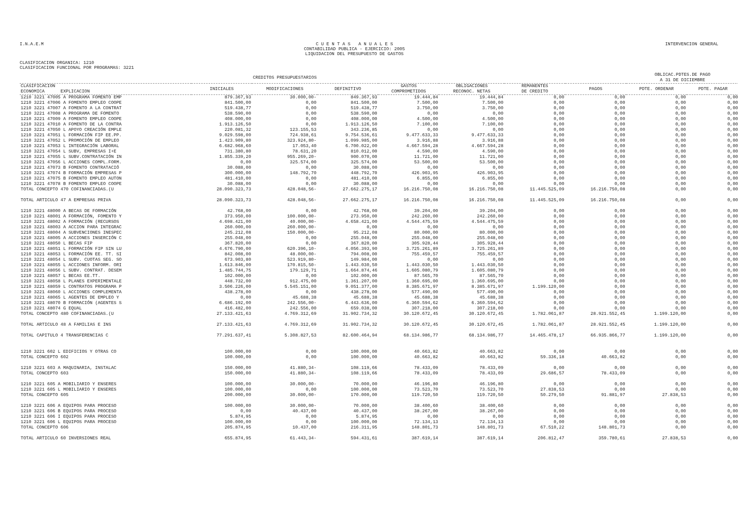I.N.A.E.M C U E N T A S A N U A L E S
CONTABILIDAD PUBLICA - EJERCICIO: 2005
LIQUIDACION DEL PRESUPUESTO DE GASTOS
INTERVENCION GENERAL
CLASIFICACION ORGANICA: 1210
CLASIFICACION FUNCIONAL POR PROGRAMAS: 3221
| | CREDITOS PRESUPUESTARIOS | | | | | | | OBLICAC.PDTES.DE PAGO A 31 DE DICIEMBRE | |
| --- | --- | --- | --- | --- | --- | --- | --- | --- | --- |
| CLASIFICACION ECONOMICA EXPLICACION | INICIALES | MODIFICACIONES | DEFINITIVO | GASTOS COMPROMETIDOS | OBLIGACIONES RECONOC. NETAS | REMANENTES DE CREDITO | PAGOS | PDTE. ORDENAR | PDTE. PAGAR |
| 1210 3221 47005 A PROGRAMA FOMENTO EMP | 879.367,93 | 30.000,00- | 849.367,93 | 19.444,84 | 19.444,84 | 0,00 | 0,00 | 0,00 | 0,00 |
| 1210 3221 47006 A FOMENTO EMPLEO COOPE | 841.500,00 | 0,00 | 841.500,00 | 7.500,00 | 7.500,00 | 0,00 | 0,00 | 0,00 | 0,00 |
| 1210 3221 47007 A FOMENTO A LA CONTRAT | 519.438,77 | 0,00 | 519.438,77 | 3.750,00 | 3.750,00 | 0,00 | 0,00 | 0,00 | 0,00 |
| 1210 3221 47008 A PROGRAMA DE FOMENTO | 538.590,00 | 0,00 | 538.590,00 | 0,00 | 0,00 | 0,00 | 0,00 | 0,00 | 0,00 |
| 1210 3221 47009 A FOMENTO EMPLEO COOPE | 408.000,00 | 0,00 | 408.000,00 | 4.500,00 | 4.500,00 | 0,00 | 0,00 | 0,00 | 0,00 |
| 1210 3221 47010 A FOMENTO DE LA CONTRA | 1.913.126,50 | 0,00 | 1.913.126,50 | 7.100,00 | 7.100,00 | 0,00 | 0,00 | 0,00 | 0,00 |
| 1210 3221 47050 L APOYO CREACIÓN EMPLE | 220.081,32 | 123.155,53 | 343.236,85 | 0,00 | 0,00 | 0,00 | 0,00 | 0,00 | 0,00 |
| 1210 3221 47051 L FORMACIÓN FIP EE.PP. | 9.029.598,00 | 724.938,61 | 9.754.536,61 | 9.477.633,33 | 9.477.633,33 | 0,00 | 0,00 | 0,00 | 0,00 |
| 1210 3221 47052 L PROMOCIÓN DE EMPLEO | 1.423.909,80 | 323.924,80- | 1.099.985,00 | 3.916,88 | 3.916,88 | 0,00 | 0,00 | 0,00 | 0,00 |
| 1210 3221 47053 L INTEGRACIÓN LABORAL | 6.682.968,60 | 17.053,40 | 6.700.022,00 | 4.667.594,28 | 4.667.594,28 | 0,00 | 0,00 | 0,00 | 0,00 |
| 1210 3221 47054 L SUBV, EMPRESAS I+E | 731.380,80 | 78.631,20 | 810.012,00 | 4.590,00 | 4.590,00 | 0,00 | 0,00 | 0,00 | 0,00 |
| 1210 3221 47055 L SUBV.CONTRATACIÓN IN | 1.855.339,20 | 955.269,20- | 900.070,00 | 11.721,00 | 11.721,00 | 0,00 | 0,00 | 0,00 | 0,00 |
| 1210 3221 47056 L ACCIONES COMPL.FORM. | 0,00 | 325.574,00 | 325.574,00 | 53.500,00 | 53.500,00 | 0,00 | 0,00 | 0,00 | 0,00 |
| 1210 3221 47073 B FOMENTO CONTRATACIÓ | 30.088,00 | 0,00 | 30.088,00 | 0,00 | 0,00 | 0,00 | 0,00 | 0,00 | 0,00 |
| 1210 3221 47074 B FORMACIÓN EMPRESAS P | 300.000,00 | 148.792,70 | 448.792,70 | 426.903,95 | 426.903,95 | 0,00 | 0,00 | 0,00 | 0,00 |
| 1210 3221 47075 B FOMENTO EMPLEO AUTON | 481.410,00 | 0,00 | 481.410,00 | 6.855,00 | 6.855,00 | 0,00 | 0,00 | 0,00 | 0,00 |
| 1210 3221 47078 B FOMENTO EMPLEO COOPE | 30.088,00 | 0,00 | 30.088,00 | 0,00 | 0,00 | 0,00 | 0,00 | 0,00 | 0,00 |
| TOTAL CONCEPTO 470 COFINANCIADAS.(U | 28.090.323,73 | 428.048,56- | 27.662.275,17 | 16.216.750,08 | 16.216.750,08 | 11.445.525,09 | 16.216.750,08 | 0,00 | 0,00 |
| TOTAL ARTICULO 47 A EMPRESAS PRIVA | 28.090.323,73 | 428.048,56- | 27.662.275,17 | 16.216.750,08 | 16.216.750,08 | 11.445.525,09 | 16.216.750,08 | 0,00 | 0,00 |
| 1210 3221 48000 A BECAS DE FORMACIÓN | 42.768,00 | 0,00 | 42.768,00 | 39.204,00 | 39.204,00 | 0,00 | 0,00 | 0,00 | 0,00 |
| 1210 3221 48001 A FORMACIÓN, FOMENTO Y | 373.950,00 | 100.000,00- | 273.950,00 | 242.260,00 | 242.260,00 | 0,00 | 0,00 | 0,00 | 0,00 |
| 1210 3221 48002 A FORMACIÓN (RECURSOS | 4.698.421,00 | 40.000,00- | 4.658.421,00 | 4.544.475,59 | 4.544.475,59 | 0,00 | 0,00 | 0,00 | 0,00 |
| 1210 3221 48003 A ACCION PARA INTEGRAC | 260.000,00 | 260.000,00- | 0,00 | 0,00 | 0,00 | 0,00 | 0,00 | 0,00 | 0,00 |
| 1210 3221 48004 A SUBVENCIONES INESPEC | 245.212,08 | 150.000,00- | 95.212,08 | 80.000,00 | 80.000,00 | 0,00 | 0,00 | 0,00 | 0,00 |
| 1210 3221 48005 A ACCIONES INSERCIÓN C | 255.048,00 | 0,00 | 255.048,00 | 255.048,00 | 255.048,00 | 0,00 | 0,00 | 0,00 | 0,00 |
| 1210 3221 48050 L BECAS FIP | 367.820,00 | 0,00 | 367.820,00 | 305.928,44 | 305.928,44 | 0,00 | 0,00 | 0,00 | 0,00 |
| 1210 3221 48051 L FORMACIÓN FIP SIN LU | 4.676.790,00 | 620.396,10- | 4.056.393,90 | 3.725.261,89 | 3.725.261,89 | 0,00 | 0,00 | 0,00 | 0,00 |
| 1210 3221 48053 L FORMACIÓN EE. TT. SI | 842.008,00 | 48.000,00- | 794.008,00 | 755.459,57 | 755.459,57 | 0,00 | 0,00 | 0,00 | 0,00 |
| 1210 3221 48054 L SUBV. CUOTAS SEG. SO | 673.903,80 | 523.919,80- | 149.984,00 | 0,00 | 0,00 | 0,00 | 0,00 | 0,00 | 0,00 |
| 1210 3221 48055 L ACCIONES INFORM. ORI | 1.613.846,00 | 170.815,50- | 1.443.030,50 | 1.443.030,50 | 1.443.030,50 | 0,00 | 0,00 | 0,00 | 0,00 |
| 1210 3221 48056 L SUBV. CONTRAT. DESEM | 1.485.744,75 | 179.129,71 | 1.664.874,46 | 1.605.080,79 | 1.605.080,79 | 0,00 | 0,00 | 0,00 | 0,00 |
| 1210 3221 48057 L BECAS EE.TT. | 102.000,00 | 0,00 | 102.000,00 | 87.565,70 | 87.565,70 | 0,00 | 0,00 | 0,00 | 0,00 |
| 1210 3221 48058 L PLANES EXPERIMENTALE | 448.732,00 | 912.475,00 | 1.361.207,00 | 1.360.695,00 | 1.360.695,00 | 0,00 | 0,00 | 0,00 | 0,00 |
| 1210 3221 48059 L CONTRATOS PROGRAMA P | 3.506.226,00 | 5.545.151,00 | 9.051.377,00 | 8.385.671,97 | 8.385.671,97 | 1.199.120,00 | 0,00 | 0,00 | 0,00 |
| 1210 3221 48060 L ACCIONES COMPLEMENTA | 438.278,00 | 0,00 | 438.278,00 | 577.490,00 | 577.490,00 | 0,00 | 0,00 | 0,00 | 0,00 |
| 1210 3221 48065 L AGENTES DE EMPLEO Y | 0,00 | 45.688,38 | 45.688,38 | 45.688,38 | 45.688,38 | 0,00 | 0,00 | 0,00 | 0,00 |
| 1210 3221 48070 B FORMACIÓN (AGENTES S | 6.686.192,00 | 242.556,00- | 6.443.636,00 | 6.360.594,62 | 6.360.594,62 | 0,00 | 0,00 | 0,00 | 0,00 |
| 1210 3221 48074 G EQUAL | 416.482,00 | 242.556,00 | 659.038,00 | 307.218,00 | 307.218,00 | 0,00 | 0,00 | 0,00 | 0,00 |
| TOTAL CONCEPTO 480 COFINANCIADAS.(U | 27.133.421,63 | 4.769.312,69 | 31.902.734,32 | 30.120.672,45 | 30.120.672,45 | 1.782.061,87 | 28.921.552,45 | 1.199.120,00 | 0,00 |
| TOTAL ARTICULO 48 A FAMILIAS E INS | 27.133.421,63 | 4.769.312,69 | 31.902.734,32 | 30.120.672,45 | 30.120.672,45 | 1.782.061,87 | 28.921.552,45 | 1.199.120,00 | 0,00 |
| TOTAL CAPITULO 4 TRANSFERENCIAS C | 77.291.637,41 | 5.308.827,53 | 82.600.464,94 | 68.134.986,77 | 68.134.986,77 | 14.465.478,17 | 66.935.866,77 | 1.199.120,00 | 0,00 |
| 1210 3221 602 L EDIFICIOS Y OTRAS CO | 100.000,00 | 0,00 | 100.000,00 | 40.663,82 | 40.663,82 | 0,00 | 0,00 | 0,00 | 0,00 |
| TOTAL CONCEPTO 602 | 100.000,00 | 0,00 | 100.000,00 | 40.663,82 | 40.663,82 | 59.336,18 | 40.663,82 | 0,00 | 0,00 |
| 1210 3221 603 A MAQUINARIA, INSTALAC | 150.000,00 | 41.880,34- | 108.119,66 | 78.433,09 | 78.433,09 | 0,00 | 0,00 | 0,00 | 0,00 |
| TOTAL CONCEPTO 603 | 150.000,00 | 41.880,34- | 108.119,66 | 78.433,09 | 78.433,09 | 29.686,57 | 78.433,09 | 0,00 | 0,00 |
| 1210 3221 605 A MOBILIARIO Y ENSERES | 100.000,00 | 30.000,00- | 70.000,00 | 46.196,80 | 46.196,80 | 0,00 | 0,00 | 0,00 | 0,00 |
| 1210 3221 605 L MOBILIARIO Y ENSERES | 100.000,00 | 0,00 | 100.000,00 | 73.523,70 | 73.523,70 | 27.838,53 | 0,00 | 0,00 | 0,00 |
| TOTAL CONCEPTO 605 | 200.000,00 | 30.000,00- | 170.000,00 | 119.720,50 | 119.720,50 | 50.279,50 | 91.881,97 | 27.838,53 | 0,00 |
| 1210 3221 606 A EQUIPOS PARA PROCESO | 100.000,00 | 30.000,00- | 70.000,00 | 38.400,60 | 38.400,60 | 0,00 | 0,00 | 0,00 | 0,00 |
| 1210 3221 606 B EQUIPOS PARA PROCESO | 0,00 | 40.437,00 | 40.437,00 | 38.267,00 | 38.267,00 | 0,00 | 0,00 | 0,00 | 0,00 |
| 1210 3221 606 I EQUIPOS PARA PROCESO | 5.874,95 | 0,00 | 5.874,95 | 0,00 | 0,00 | 0,00 | 0,00 | 0,00 | 0,00 |
| 1210 3221 606 L EQUIPOS PARA PROCESO | 100.000,00 | 0,00 | 100.000,00 | 72.134,13 | 72.134,13 | 0,00 | 0,00 | 0,00 | 0,00 |
| TOTAL CONCEPTO 606 | 205.874,95 | 10.437,00 | 216.311,95 | 148.801,73 | 148.801,73 | 67.510,22 | 148.801,73 | 0,00 | 0,00 |
| TOTAL ARTICULO 60 INVERSIONES REAL | 655.874,95 | 61.443,34- | 594.431,61 | 387.619,14 | 387.619,14 | 206.812,47 | 359.780,61 | 27.838,53 | 0,00 |